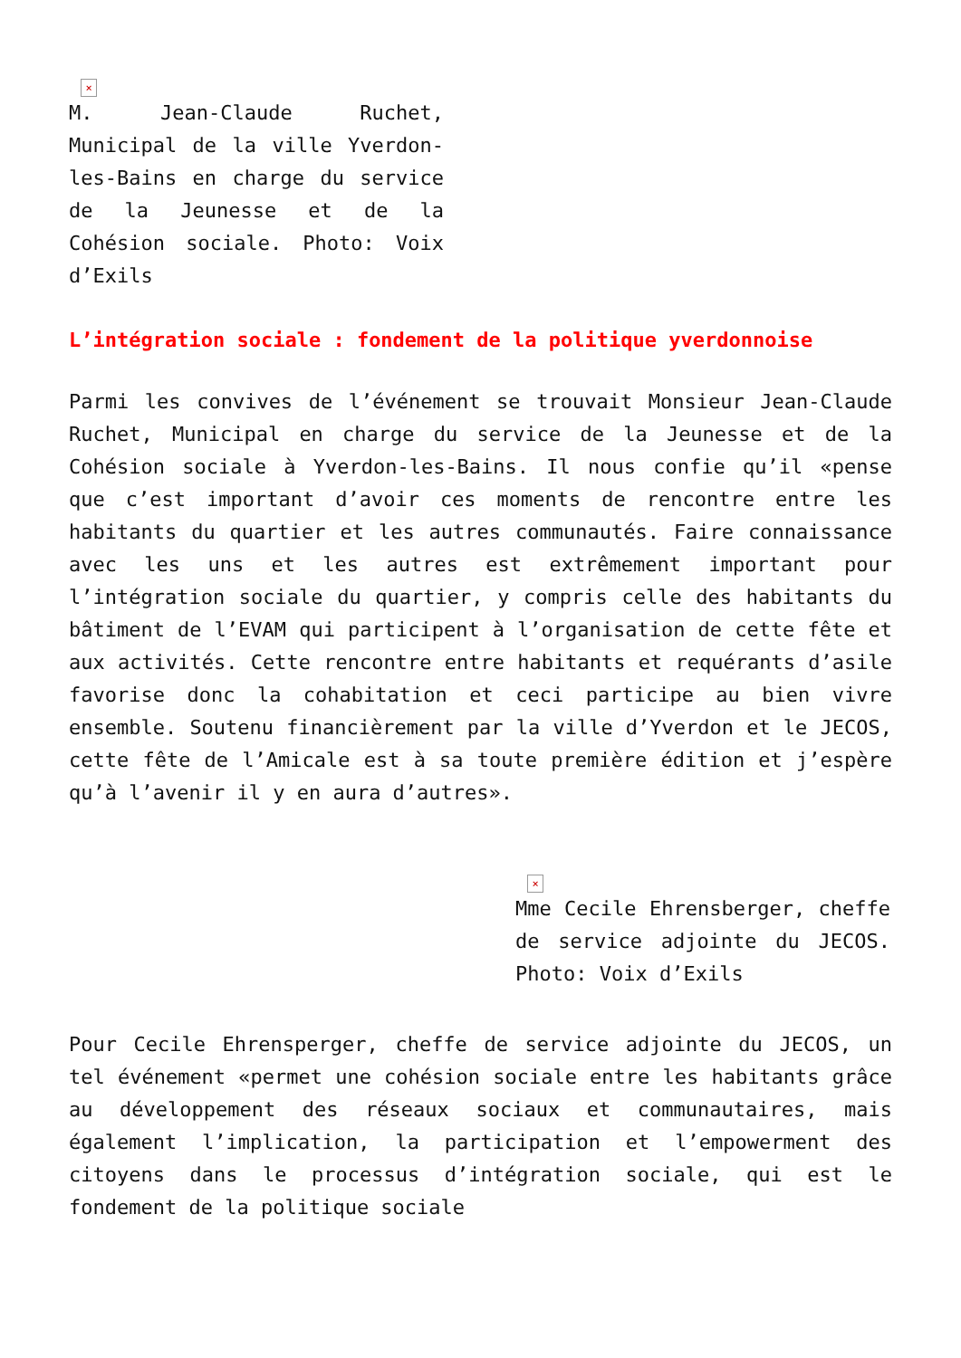×
M. Jean-Claude Ruchet, Municipal de la ville Yverdon-les-Bains en charge du service de la Jeunesse et de la Cohésion sociale. Photo: Voix d’Exils
L’intégration sociale : fondement de la politique yverdonnoise
Parmi les convives de l’événement se trouvait Monsieur Jean-Claude Ruchet, Municipal en charge du service de la Jeunesse et de la Cohésion sociale à Yverdon-les-Bains. Il nous confie qu’il «pense que c’est important d’avoir ces moments de rencontre entre les habitants du quartier et les autres communautés. Faire connaissance avec les uns et les autres est extrêmement important pour l’intégration sociale du quartier, y compris celle des habitants du bâtiment de l’EVAM qui participent à l’organisation de cette fête et aux activités. Cette rencontre entre habitants et requérants d’asile favorise donc la cohabitation et ceci participe au bien vivre ensemble. Soutenu financièrement par la ville d’Yverdon et le JECOS, cette fête de l’Amicale est à sa toute première édition et j’espère qu’à l’avenir il y en aura d’autres».
×
Mme Cecile Ehrensberger, cheffe de service adjointe du JECOS. Photo: Voix d’Exils
Pour Cecile Ehrensperger, cheffe de service adjointe du JECOS, un tel événement «permet une cohésion sociale entre les habitants grâce au développement des réseaux sociaux et communautaires, mais également l’implication, la participation et l’empowerment des citoyens dans le processus d’intégration sociale, qui est le fondement de la politique sociale